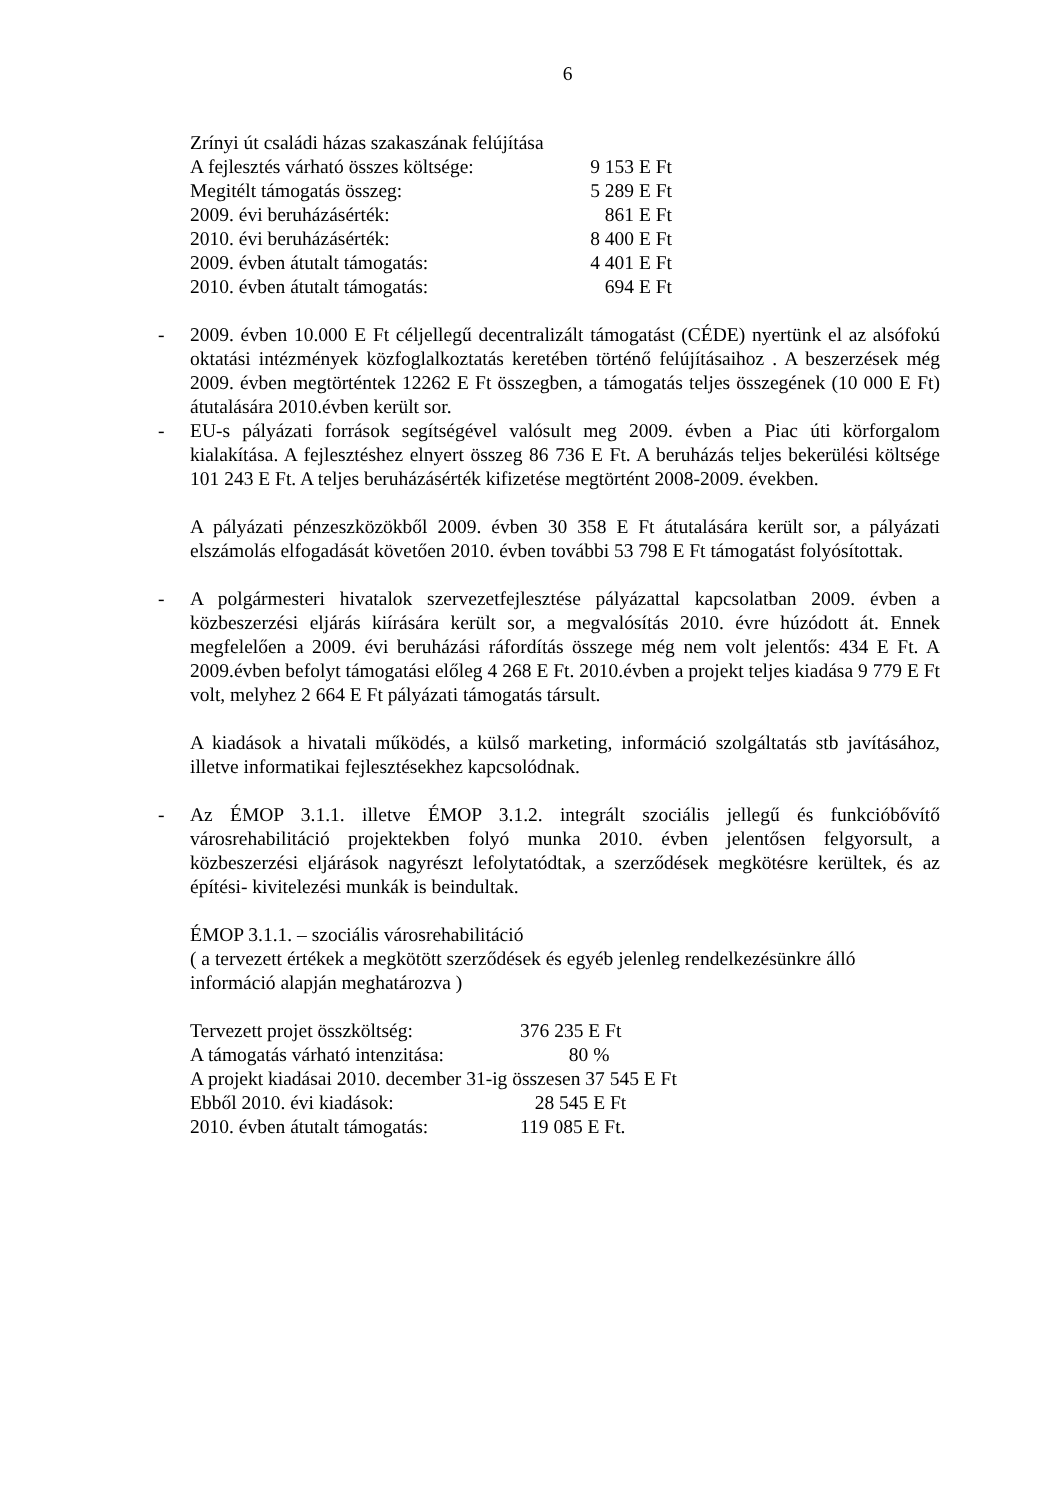6
Zrínyi út családi házas szakaszának felújítása
A fejlesztés várható összes költsége: 9 153 E Ft
Megitélt támogatás összeg: 5 289 E Ft
2009. évi beruházásérték: 861 E Ft
2010. évi beruházásérték: 8 400 E Ft
2009. évben átutalt támogatás: 4 401 E Ft
2010. évben átutalt támogatás: 694 E Ft
- 2009. évben 10.000 E Ft céljellegű decentralizált támogatást (CÉDE) nyertünk el az alsófokú oktatási intézmények közfoglalkoztatás keretében történő felújításaihoz . A beszerzések még 2009. évben megtörténtek 12262 E Ft összegben, a támogatás teljes összegének (10 000 E Ft) átutalására 2010.évben került sor.
- EU-s pályázati források segítségével valósult meg 2009. évben a Piac úti körforgalom kialakítása. A fejlesztéshez elnyert összeg 86 736 E Ft. A beruházás teljes bekerülési költsége 101 243 E Ft. A teljes beruházásérték kifizetése megtörtént 2008-2009. években.
A pályázati pénzeszközökből 2009. évben 30 358 E Ft átutalására került sor, a pályázati elszámolás elfogadását követően 2010. évben további 53 798 E Ft támogatást folyósítottak.
- A polgármesteri hivatalok szervezetfejlesztése pályázattal kapcsolatban 2009. évben a közbeszerzési eljárás kiírására került sor, a megvalósítás 2010. évre húzódott át. Ennek megfelelően a 2009. évi beruházási ráfordítás összege még nem volt jelentős: 434 E Ft. A 2009.évben befolyt támogatási előleg 4 268 E Ft. 2010.évben a projekt teljes kiadása 9 779 E Ft volt, melyhez 2 664 E Ft pályázati támogatás társult.
A kiadások a hivatali működés, a külső marketing, információ szolgáltatás stb javításához, illetve informatikai fejlesztésekhez kapcsolódnak.
- Az ÉMOP 3.1.1. illetve ÉMOP 3.1.2. integrált szociális jellegű és funkcióbővítő városrehabilitáció projektekben folyó munka 2010. évben jelentősen felgyorsult, a közbeszerzési eljárások nagyrészt lefolytatódtak, a szerződések megkötésre kerültek, és az építési- kivitelezési munkák is beindultak.
ÉMOP 3.1.1. – szociális városrehabilitáció
( a tervezett értékek a megkötött szerződések és egyéb jelenleg rendelkezésünkre álló információ alapján meghatározva )
Tervezett projet összköltség: 376 235 E Ft
A támogatás várható intenzitása: 80 %
A projekt kiadásai 2010. december 31-ig összesen 37 545 E Ft
Ebből 2010. évi kiadások: 28 545 E Ft
2010. évben átutalt támogatás: 119 085 E Ft.